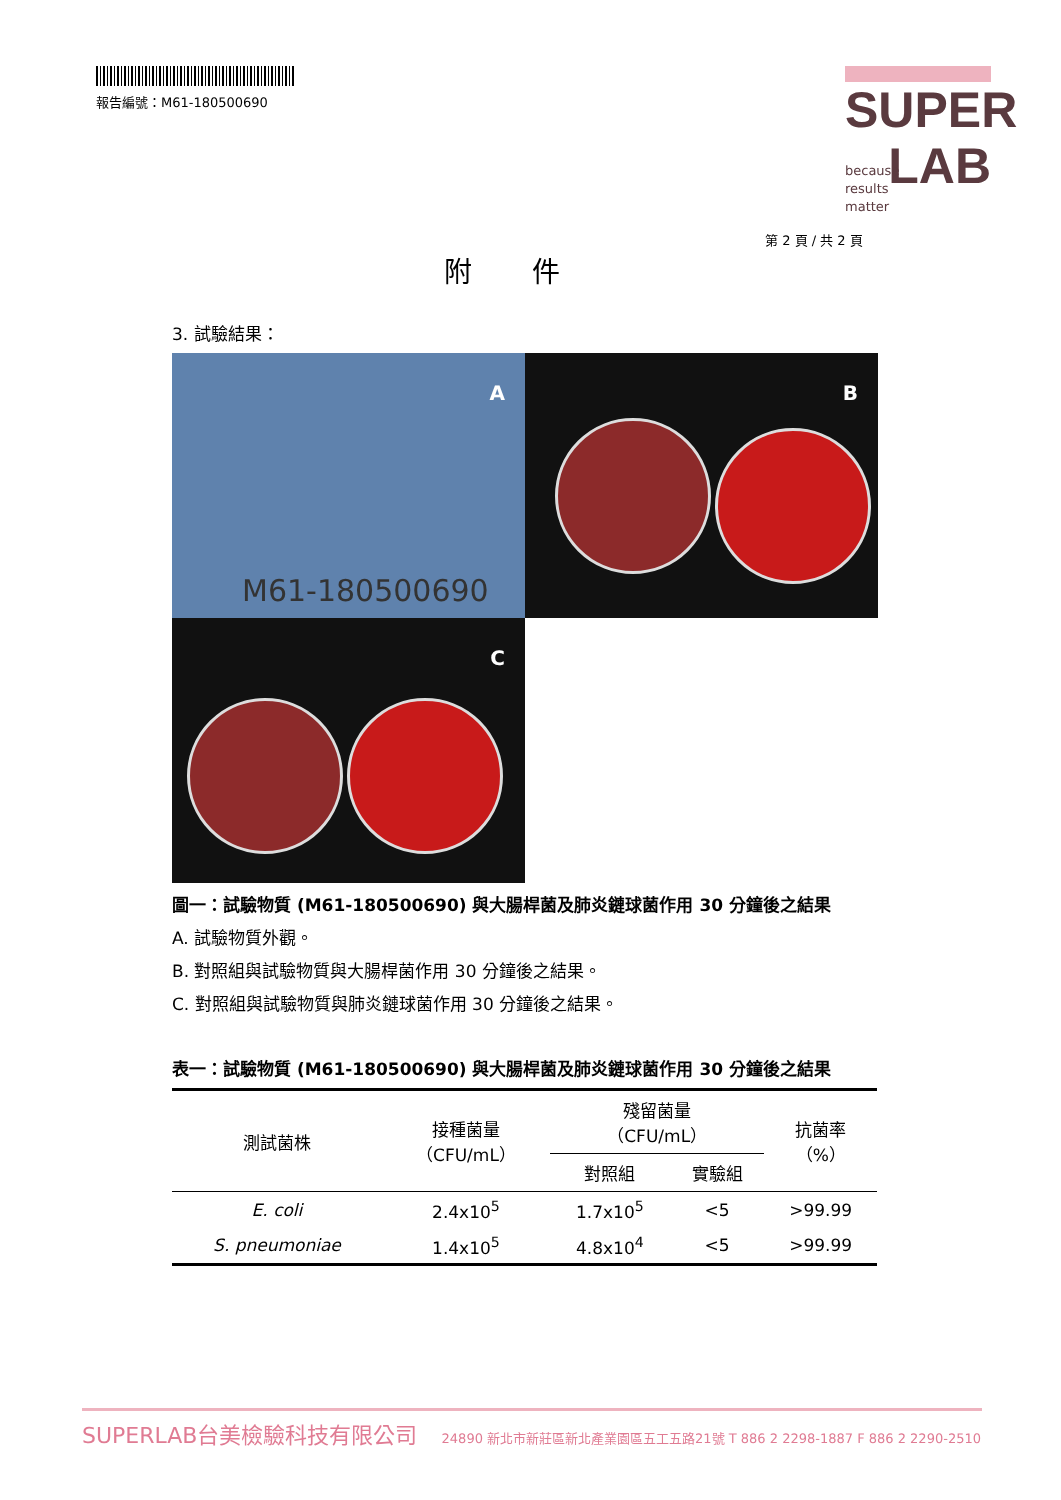報告編號：M61-180500690
SUPER
LAB
because
results
matter
第 2 頁 / 共 2 頁
附件
3. 試驗結果：
A
M61-180500690
B
C
圖一：試驗物質 (M61-180500690) 與大腸桿菌及肺炎鏈球菌作用 30 分鐘後之結果
A. 試驗物質外觀。
B. 對照組與試驗物質與大腸桿菌作用 30 分鐘後之結果。
C. 對照組與試驗物質與肺炎鏈球菌作用 30 分鐘後之結果。
表一：試驗物質 (M61-180500690) 與大腸桿菌及肺炎鏈球菌作用 30 分鐘後之結果
| 測試菌株 | 接種菌量 （CFU/mL） | 殘留菌量 （CFU/mL） | | 抗菌率 （%） |
| --- | --- | --- | --- | --- |
| | | 對照組 | 實驗組 | |
| E. coli | 2.4x10<sup>5</sup> | 1.7x10<sup>5</sup> | <5 | >99.99 |
| S. pneumoniae | 1.4x10<sup>5</sup> | 4.8x10<sup>4</sup> | <5 | >99.99 |
SUPERLAB台美檢驗科技有限公司 24890 新北市新莊區新北產業園區五工五路21號 T 886 2 2298-1887 F 886 2 2290-2510